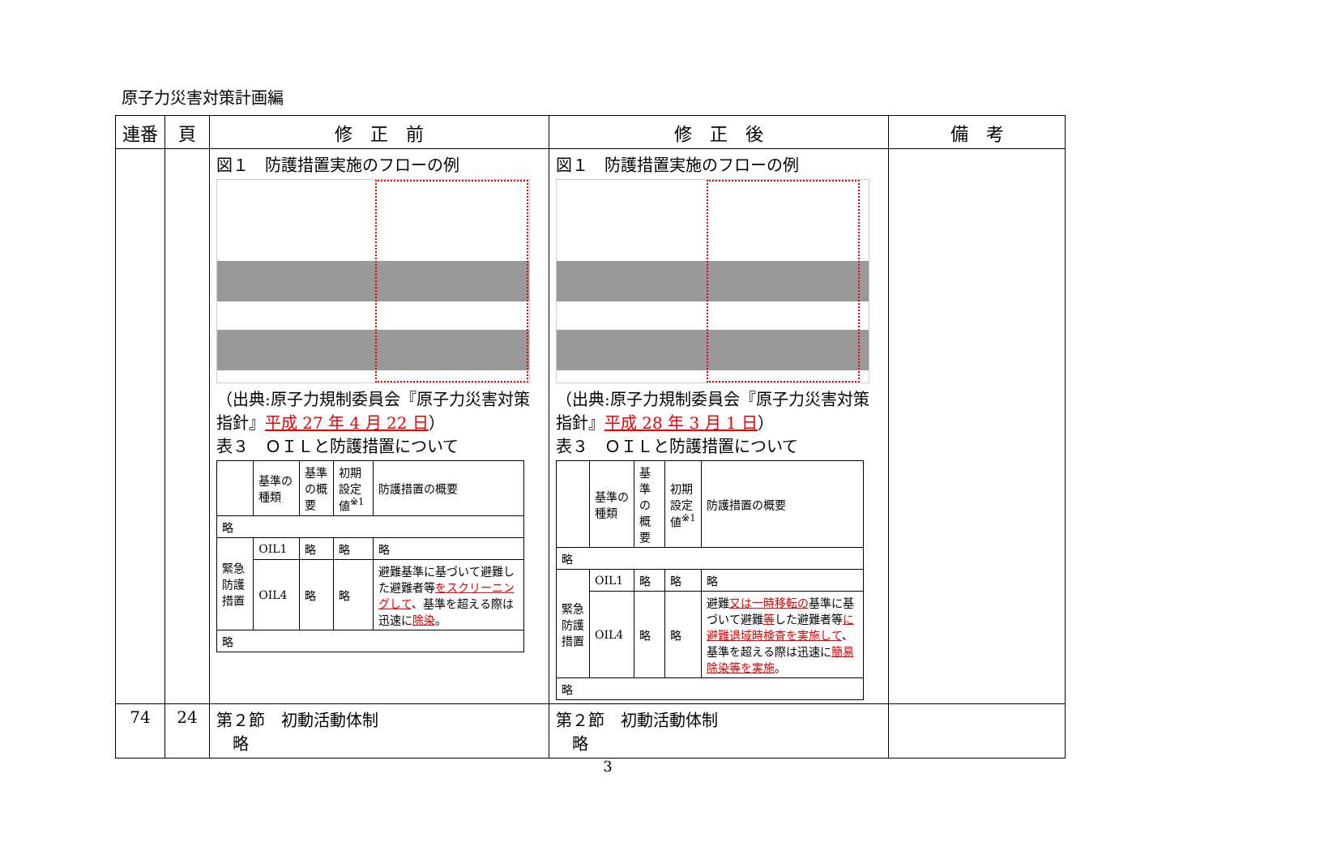原子力災害対策計画編
| 連番 | 頁 | 修 正 前 | 修 正 後 | 備 考 |
| --- | --- | --- | --- | --- |
| | | 図１ 防護措置実施のフローの例 （出典:原子力規制委員会『原子力災害対策指針』 平成 27 年 4 月 22 日 ） 表３ ＯＩＬと防護措置について / / 基準の種類 / 基準の概要 / 初期設定値<sup>※1</sup> / 防護措置の概要 / / 略 / / / / / / 緊急防護措置 / OIL1 / 略 / 略 / 略 / / / OIL4 / 略 / 略 / 避難基準に基づいて避難した避難者等 をスクリーニングして 、基準を超える際は迅速に 除染 。 / / 略 / / / / / | 図１ 防護措置実施のフローの例 （出典:原子力規制委員会『原子力災害対策指針』 平成 28 年 3 月 1 日 ） 表３ ＯＩＬと防護措置について / / 基準の種類 / 基準の概要 / 初期設定値<sup>※1</sup> / 防護措置の概要 / / 略 / / / / / / 緊急防護措置 / OIL1 / 略 / 略 / 略 / / / OIL4 / 略 / 略 / 避難 又は一時移転の 基準に基づいて避難 等 した避難者等 に避難退域時検査を実施して 、基準を超える際は迅速に 簡易除染等を実施 。 / / 略 / / / / / | |
| 74 | 24 | 第２節 初動活動体制 略 | 第２節 初動活動体制 略 | |
3